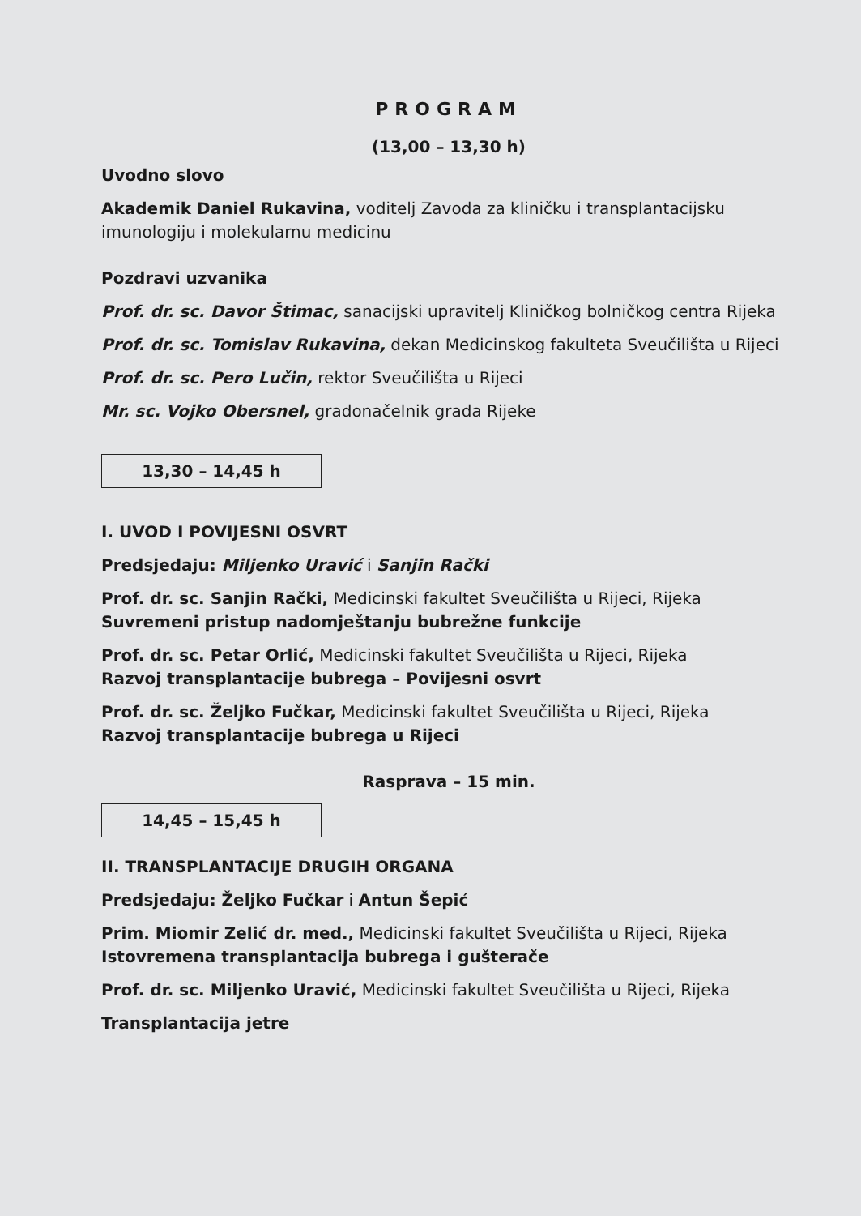PROGRAM
(13,00 – 13,30 h)
Uvodno slovo
Akademik Daniel Rukavina, voditelj Zavoda za kliničku i transplantacijsku imunologiju i molekularnu medicinu
Pozdravi uzvanika
Prof. dr. sc. Davor Štimac, sanacijski upravitelj Kliničkog bolničkog centra Rijeka
Prof. dr. sc. Tomislav Rukavina, dekan Medicinskog fakulteta Sveučilišta u Rijeci
Prof. dr. sc. Pero Lučin, rektor Sveučilišta u Rijeci
Mr. sc. Vojko Obersnel, gradonačelnik grada Rijeke
13,30 – 14,45 h
I. UVOD I POVIJESNI OSVRT
Predsjedaju: Miljenko Uravić i Sanjin Rački
Prof. dr. sc. Sanjin Rački, Medicinski fakultet Sveučilišta u Rijeci, Rijeka
Suvremeni pristup nadomještanju bubrežne funkcije
Prof. dr. sc. Petar Orlić, Medicinski fakultet Sveučilišta u Rijeci, Rijeka
Razvoj transplantacije bubrega – Povijesni osvrt
Prof. dr. sc. Željko Fučkar, Medicinski fakultet Sveučilišta u Rijeci, Rijeka
Razvoj transplantacije bubrega u Rijeci
Rasprava – 15 min.
14,45 – 15,45 h
II. TRANSPLANTACIJE DRUGIH ORGANA
Predsjedaju: Željko Fučkar i Antun Šepić
Prim. Miomir Zelić dr. med., Medicinski fakultet Sveučilišta u Rijeci, Rijeka
Istovremena transplantacija bubrega i gušterače
Prof. dr. sc. Miljenko Uravić, Medicinski fakultet Sveučilišta u Rijeci, Rijeka
Transplantacija jetre